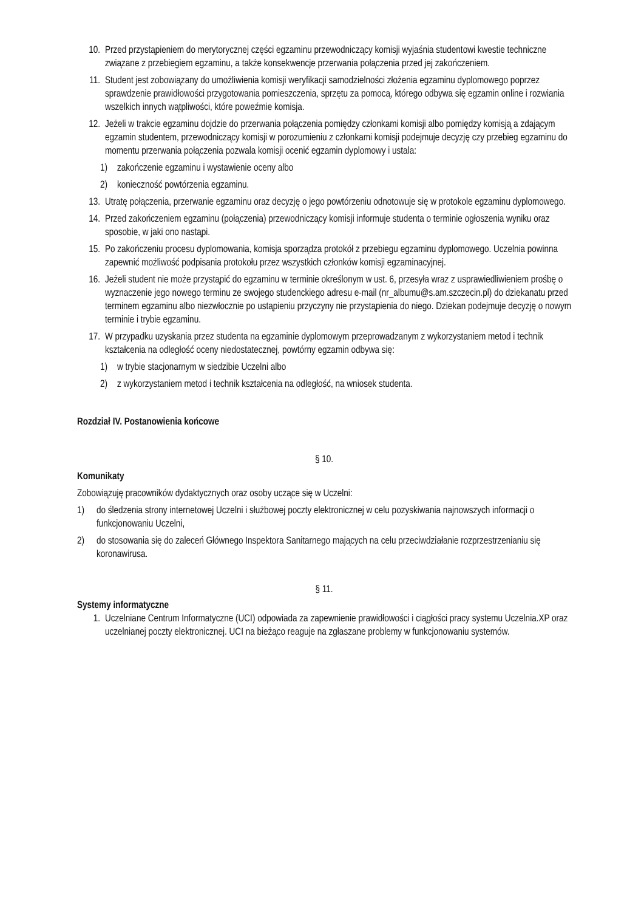10. Przed przystąpieniem do merytorycznej części egzaminu przewodniczący komisji wyjaśnia studentowi kwestie techniczne związane z przebiegiem egzaminu, a także konsekwencje przerwania połączenia przed jej zakończeniem.
11. Student jest zobowiązany do umożliwienia komisji weryfikacji samodzielności złożenia egzaminu dyplomowego poprzez sprawdzenie prawidłowości przygotowania pomieszczenia, sprzętu za pomocą, którego odbywa się egzamin online i rozwiania wszelkich innych wątpliwości, które poweźmie komisja.
12. Jeżeli w trakcie egzaminu dojdzie do przerwania połączenia pomiędzy członkami komisji albo pomiędzy komisją a zdającym egzamin studentem, przewodniczący komisji w porozumieniu z członkami komisji podejmuje decyzję czy przebieg egzaminu do momentu przerwania połączenia pozwala komisji ocenić egzamin dyplomowy i ustala:
1) zakończenie egzaminu i wystawienie oceny albo
2) konieczność powtórzenia egzaminu.
13. Utratę połączenia, przerwanie egzaminu oraz decyzję o jego powtórzeniu odnotowuje się w protokole egzaminu dyplomowego.
14. Przed zakończeniem egzaminu (połączenia) przewodniczący komisji informuje studenta o terminie ogłoszenia wyniku oraz sposobie, w jaki ono nastąpi.
15. Po zakończeniu procesu dyplomowania, komisja sporządza protokół z przebiegu egzaminu dyplomowego. Uczelnia powinna zapewnić możliwość podpisania protokołu przez wszystkich członków komisji egzaminacyjnej.
16. Jeżeli student nie może przystąpić do egzaminu w terminie określonym w ust. 6, przesyła wraz z usprawiedliwieniem prośbę o wyznaczenie jego nowego terminu ze swojego studenckiego adresu e-mail (nr_albumu@s.am.szczecin.pl) do dziekanatu przed terminem egzaminu albo niezwłocznie po ustąpieniu przyczyny nie przystąpienia do niego. Dziekan podejmuje decyzję o nowym terminie i trybie egzaminu.
17. W przypadku uzyskania przez studenta na egzaminie dyplomowym przeprowadzanym z wykorzystaniem metod i technik kształcenia na odległość oceny niedostatecznej, powtórny egzamin odbywa się:
1) w trybie stacjonarnym w siedzibie Uczelni albo
2) z wykorzystaniem metod i technik kształcenia na odległość, na wniosek studenta.
Rozdział IV. Postanowienia końcowe
§ 10.
Komunikaty
Zobowiązuję pracowników dydaktycznych oraz osoby uczące się w Uczelni:
1) do śledzenia strony internetowej Uczelni i służbowej poczty elektronicznej w celu pozyskiwania najnowszych informacji o funkcjonowaniu Uczelni,
2) do stosowania się do zaleceń Głównego Inspektora Sanitarnego mających na celu przeciwdziałanie rozprzestrzenianiu się koronawirusa.
§ 11.
Systemy informatyczne
1. Uczelniane Centrum Informatyczne (UCI) odpowiada za zapewnienie prawidłowości i ciągłości pracy systemu Uczelnia.XP oraz uczelnianej poczty elektronicznej. UCI na bieżąco reaguje na zgłaszane problemy w funkcjonowaniu systemów.